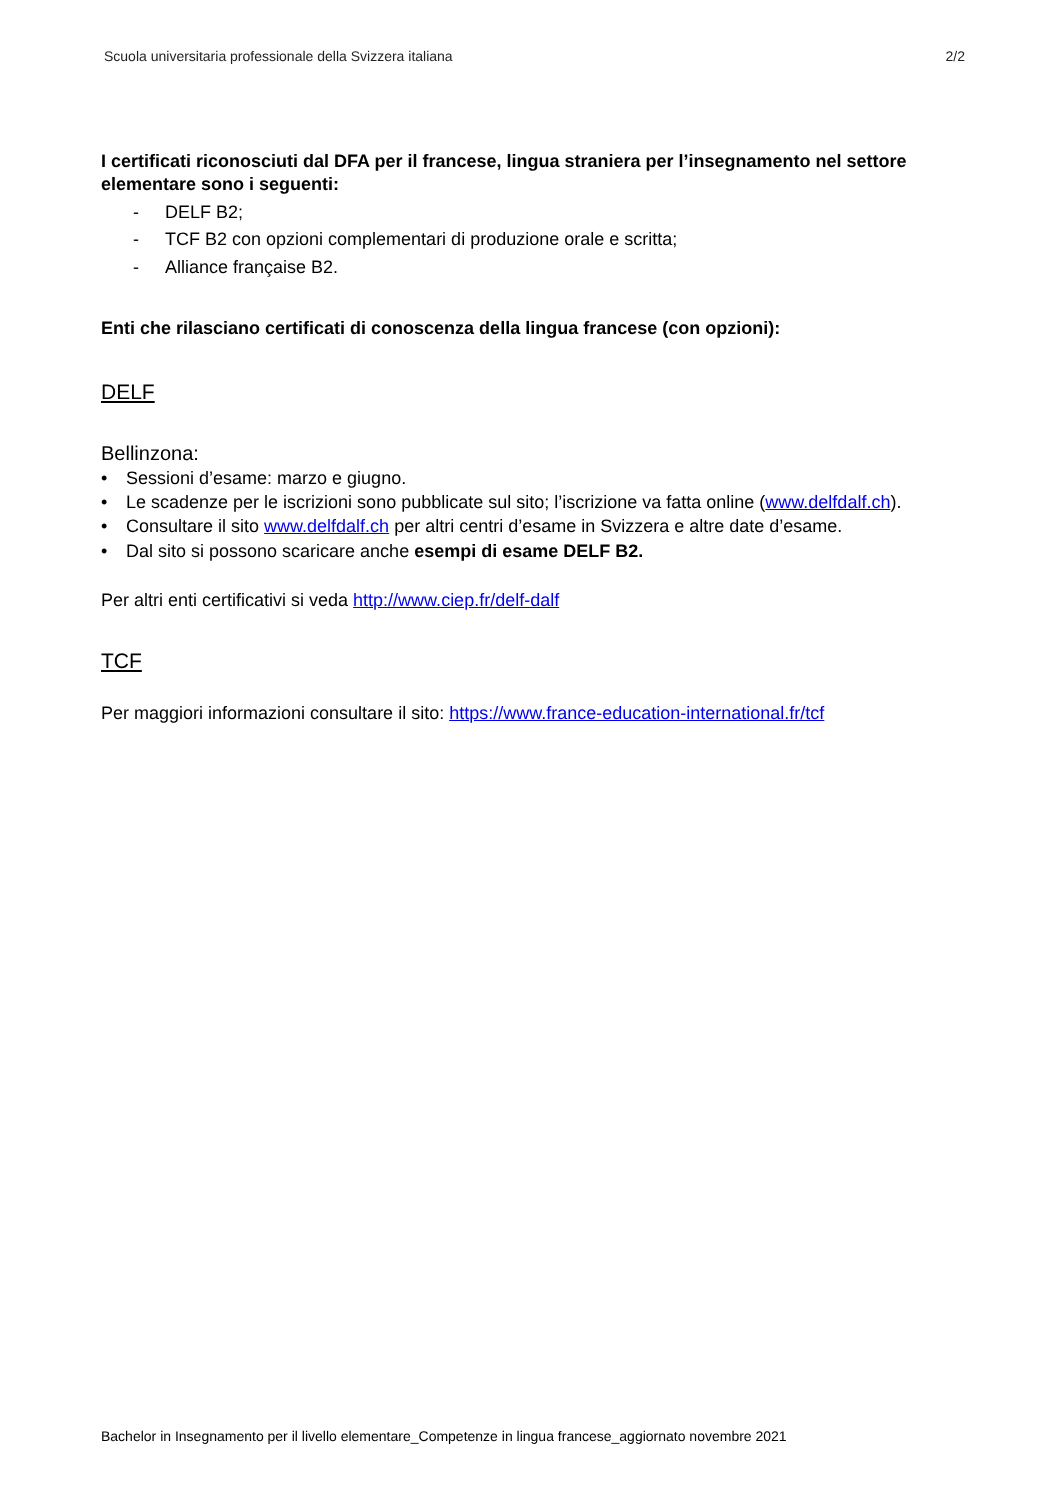Scuola universitaria professionale della Svizzera italiana 2/2
I certificati riconosciuti dal DFA per il francese, lingua straniera per l’insegnamento nel settore elementare sono i seguenti:
- DELF B2;
- TCF B2 con opzioni complementari di produzione orale e scritta;
- Alliance française B2.
Enti che rilasciano certificati di conoscenza della lingua francese (con opzioni):
DELF
Bellinzona:
• Sessioni d’esame: marzo e giugno.
• Le scadenze per le iscrizioni sono pubblicate sul sito; l’iscrizione va fatta online (www.delfdalf.ch).
• Consultare il sito www.delfdalf.ch per altri centri d’esame in Svizzera e altre date d’esame.
• Dal sito si possono scaricare anche esempi di esame DELF B2.
Per altri enti certificativi si veda http://www.ciep.fr/delf-dalf
TCF
Per maggiori informazioni consultare il sito: https://www.france-education-international.fr/tcf
Bachelor in Insegnamento per il livello elementare_Competenze in lingua francese_aggiornato novembre 2021